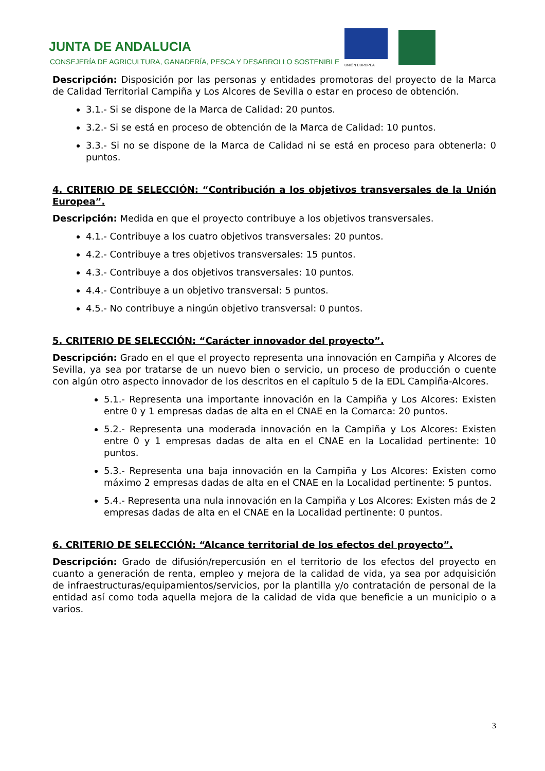JUNTA DE ANDALUCIA
CONSEJERÍA DE AGRICULTURA, GANADERÍA, PESCA Y DESARROLLO SOSTENIBLE
UNIÓN EUROPEA
Descripción: Disposición por las personas y entidades promotoras del proyecto de la Marca de Calidad Territorial Campiña y Los Alcores de Sevilla o estar en proceso de obtención.
3.1.- Si se dispone de la Marca de Calidad: 20 puntos.
3.2.- Si se está en proceso de obtención de la Marca de Calidad: 10 puntos.
3.3.- Si no se dispone de la Marca de Calidad ni se está en proceso para obtenerla: 0 puntos.
4. CRITERIO DE SELECCIÓN: “Contribución a los objetivos transversales de la Unión Europea”.
Descripción: Medida en que el proyecto contribuye a los objetivos transversales.
4.1.- Contribuye a los cuatro objetivos transversales: 20 puntos.
4.2.- Contribuye a tres objetivos transversales: 15 puntos.
4.3.- Contribuye a dos objetivos transversales: 10 puntos.
4.4.- Contribuye a un objetivo transversal: 5 puntos.
4.5.- No contribuye a ningún objetivo transversal: 0 puntos.
5. CRITERIO DE SELECCIÓN: “Carácter innovador del proyecto”.
Descripción: Grado en el que el proyecto representa una innovación en Campiña y Alcores de Sevilla, ya sea por tratarse de un nuevo bien o servicio, un proceso de producción o cuente con algún otro aspecto innovador de los descritos en el capítulo 5 de la EDL Campiña-Alcores.
5.1.- Representa una importante innovación en la Campiña y Los Alcores: Existen entre 0 y 1 empresas dadas de alta en el CNAE en la Comarca: 20 puntos.
5.2.- Representa una moderada innovación en la Campiña y Los Alcores: Existen entre 0 y 1 empresas dadas de alta en el CNAE en la Localidad pertinente: 10 puntos.
5.3.- Representa una baja innovación en la Campiña y Los Alcores: Existen como máximo 2 empresas dadas de alta en el CNAE en la Localidad pertinente: 5 puntos.
5.4.- Representa una nula innovación en la Campiña y Los Alcores: Existen más de 2 empresas dadas de alta en el CNAE en la Localidad pertinente: 0 puntos.
6. CRITERIO DE SELECCIÓN: “Alcance territorial de los efectos del proyecto”.
Descripción: Grado de difusión/repercusión en el territorio de los efectos del proyecto en cuanto a generación de renta, empleo y mejora de la calidad de vida, ya sea por adquisición de infraestructuras/equipamientos/servicios, por la plantilla y/o contratación de personal de la entidad así como toda aquella mejora de la calidad de vida que beneficie a un municipio o a varios.
3